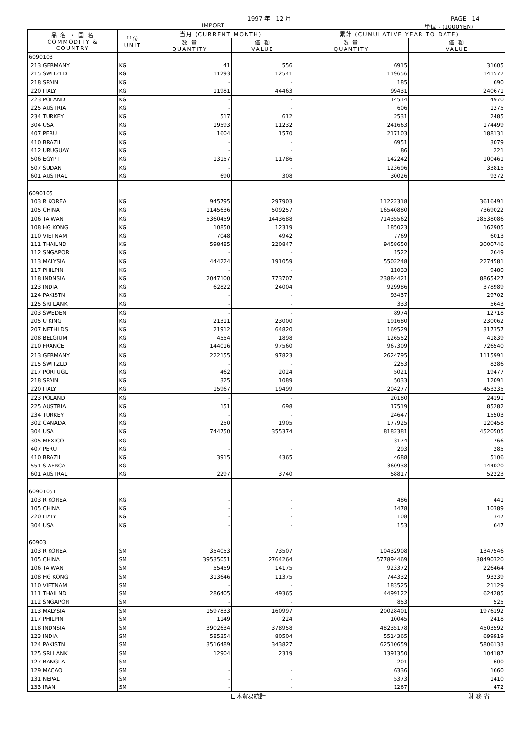1997 年　12 月 PAGE　14
IMPORT 単位：(1000YEN)
| 品 名 ・ 国 名 COMMODITY & COUNTRY | 単位 UNIT | 当月 (CURRENT MONTH) | | 累計 (CUMULATIVE YEAR TO DATE) | |
| --- | --- | --- | --- | --- | --- |
| | | 数 量 QUANTITY | 価 額 VALUE | 数 量 QUANTITY | 価 額 VALUE |
| 6090103 | | | | | |
| 213 GERMANY | KG | 41 | 556 | 6915 | 31605 |
| 215 SWITZLD | KG | 11293 | 12541 | 119656 | 141577 |
| 218 SPAIN | KG | - | - | 185 | 690 |
| 220 ITALY | KG | 11981 | 44463 | 99431 | 240671 |
| 223 POLAND | KG | - | - | 14514 | 4970 |
| 225 AUSTRIA | KG | - | - | 606 | 1375 |
| 234 TURKEY | KG | 517 | 612 | 2531 | 2485 |
| 304 USA | KG | 19593 | 11232 | 241663 | 174499 |
| 407 PERU | KG | 1604 | 1570 | 217103 | 188131 |
| 410 BRAZIL | KG | - | - | 6951 | 3079 |
| 412 URUGUAY | KG | - | - | 86 | 221 |
| 506 EGYPT | KG | 13157 | 11786 | 142242 | 100461 |
| 507 SUDAN | KG | - | - | 123696 | 33815 |
| 601 AUSTRAL | KG | 690 | 308 | 30026 | 9272 |
| 6090105 | | | | | |
| 103 R KOREA | KG | 945795 | 297903 | 11222318 | 3616491 |
| 105 CHINA | KG | 1145636 | 509257 | 16540880 | 7369022 |
| 106 TAIWAN | KG | 5360459 | 1443688 | 71435562 | 18538086 |
| 108 HG KONG | KG | 10850 | 12319 | 185023 | 162905 |
| 110 VIETNAM | KG | 7048 | 4942 | 7769 | 6013 |
| 111 THAILND | KG | 598485 | 220847 | 9458650 | 3000746 |
| 112 SNGAPOR | KG | - | - | 1522 | 2649 |
| 113 MALYSIA | KG | 444224 | 191059 | 5502248 | 2274581 |
| 117 PHILPIN | KG | - | - | 11033 | 9480 |
| 118 INDNSIA | KG | 2047100 | 773707 | 23884421 | 8865427 |
| 123 INDIA | KG | 62822 | 24004 | 929986 | 378989 |
| 124 PAKISTN | KG | - | - | 93437 | 29702 |
| 125 SRI LANK | KG | - | - | 333 | 5643 |
| 203 SWEDEN | KG | - | - | 8974 | 12718 |
| 205 U KING | KG | 21311 | 23000 | 191680 | 230062 |
| 207 NETHLDS | KG | 21912 | 64820 | 169529 | 317357 |
| 208 BELGIUM | KG | 4554 | 1898 | 126552 | 41839 |
| 210 FRANCE | KG | 144016 | 97560 | 967309 | 726540 |
| 213 GERMANY | KG | 222155 | 97823 | 2624795 | 1115991 |
| 215 SWITZLD | KG | - | - | 2253 | 8286 |
| 217 PORTUGL | KG | 462 | 2024 | 5021 | 19477 |
| 218 SPAIN | KG | 325 | 1089 | 5033 | 12091 |
| 220 ITALY | KG | 15967 | 19499 | 204277 | 453235 |
| 223 POLAND | KG | - | - | 20180 | 24191 |
| 225 AUSTRIA | KG | 151 | 698 | 17519 | 85282 |
| 234 TURKEY | KG | - | - | 24647 | 15503 |
| 302 CANADA | KG | 250 | 1905 | 177925 | 120458 |
| 304 USA | KG | 744750 | 355374 | 8182381 | 4520505 |
| 305 MEXICO | KG | - | - | 3174 | 766 |
| 407 PERU | KG | - | - | 293 | 285 |
| 410 BRAZIL | KG | 3915 | 4365 | 4688 | 5106 |
| 551 S AFRCA | KG | - | - | 360938 | 144020 |
| 601 AUSTRAL | KG | 2297 | 3740 | 58817 | 52223 |
| 60901051 | | | | | |
| 103 R KOREA | KG | - | - | 486 | 441 |
| 105 CHINA | KG | - | - | 1478 | 10389 |
| 220 ITALY | KG | - | - | 108 | 347 |
| 304 USA | KG | - | - | 153 | 647 |
| 60903 | | | | | |
| 103 R KOREA | SM | 354053 | 73507 | 10432908 | 1347546 |
| 105 CHINA | SM | 39535051 | 2764264 | 577894469 | 38490320 |
| 106 TAIWAN | SM | 55459 | 14175 | 923372 | 226464 |
| 108 HG KONG | SM | 313646 | 11375 | 744332 | 93239 |
| 110 VIETNAM | SM | - | - | 183525 | 21129 |
| 111 THAILND | SM | 286405 | 49365 | 4499122 | 624285 |
| 112 SNGAPOR | SM | - | - | 853 | 525 |
| 113 MALYSIA | SM | 1597833 | 160997 | 20028401 | 1976192 |
| 117 PHILPIN | SM | 1149 | 224 | 10045 | 2418 |
| 118 INDNSIA | SM | 3902634 | 378958 | 48235178 | 4503592 |
| 123 INDIA | SM | 585354 | 80504 | 5514365 | 699919 |
| 124 PAKISTN | SM | 3516489 | 343827 | 62510659 | 5806133 |
| 125 SRI LANK | SM | 12904 | 2319 | 1391350 | 104187 |
| 127 BANGLA | SM | - | - | 201 | 600 |
| 129 MACAO | SM | - | - | 6336 | 1660 |
| 131 NEPAL | SM | - | - | 5373 | 1410 |
| 133 IRAN | SM | - | - | 1267 | 472 |
日本貿易統計 財 務 省